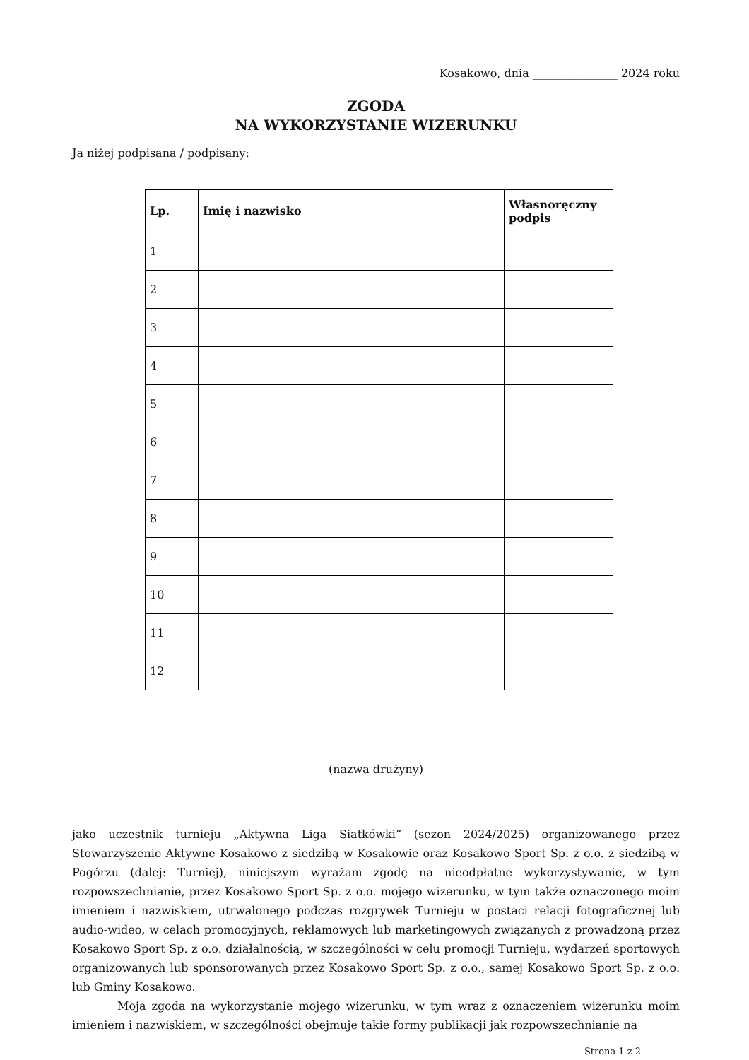Kosakowo, dnia _______________ 2024 roku
ZGODA
NA WYKORZYSTANIE WIZERUNKU
Ja niżej podpisana / podpisany:
| Lp. | Imię i nazwisko | Własnoręczny podpis |
| --- | --- | --- |
| 1 | | |
| 2 | | |
| 3 | | |
| 4 | | |
| 5 | | |
| 6 | | |
| 7 | | |
| 8 | | |
| 9 | | |
| 10 | | |
| 11 | | |
| 12 | | |
(nazwa drużyny)
jako uczestnik turnieju „Aktywna Liga Siatkówki” (sezon 2024/2025) organizowanego przez Stowarzyszenie Aktywne Kosakowo z siedzibą w Kosakowie oraz Kosakowo Sport Sp. z o.o. z siedzibą w Pogórzu (dalej: Turniej), niniejszym wyrażam zgodę na nieodpłatne wykorzystywanie, w tym rozpowszechnianie, przez Kosakowo Sport Sp. z o.o. mojego wizerunku, w tym także oznaczonego moim imieniem i nazwiskiem, utrwalonego podczas rozgrywek Turnieju w postaci relacji fotograficznej lub audio-wideo, w celach promocyjnych, reklamowych lub marketingowych związanych z prowadzoną przez Kosakowo Sport Sp. z o.o. działalnością, w szczególności w celu promocji Turnieju, wydarzeń sportowych organizowanych lub sponsorowanych przez Kosakowo Sport Sp. z o.o., samej Kosakowo Sport Sp. z o.o. lub Gminy Kosakowo.
Moja zgoda na wykorzystanie mojego wizerunku, w tym wraz z oznaczeniem wizerunku moim imieniem i nazwiskiem, w szczególności obejmuje takie formy publikacji jak rozpowszechnianie na
Strona 1 z 2